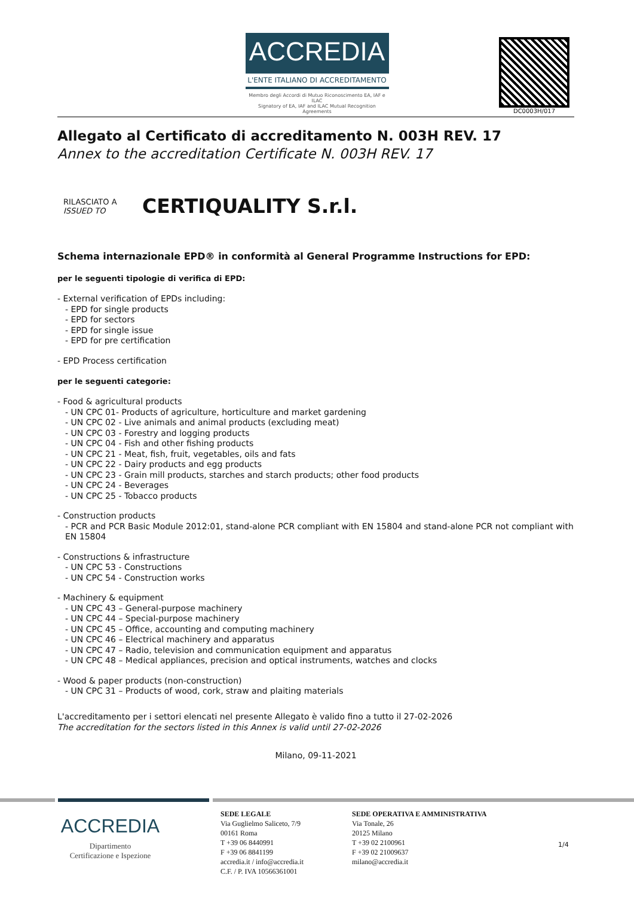ACCREDIA
L'ENTE ITALIANO DI ACCREDITAMENTO
Membro degli Accordi di Mutuo Riconoscimento EA, IAF e ILAC
Signatory of EA, IAF and ILAC Mutual Recognition Agreements
DC0003H/017
Allegato al Certificato di accreditamento N. 003H REV. 17
Annex to the accreditation Certificate N. 003H REV. 17
RILASCIATO A
ISSUED TO
CERTIQUALITY S.r.l.
Schema internazionale EPD® in conformità al General Programme Instructions for EPD:
per le seguenti tipologie di verifica di EPD:
- External verification of EPDs including:
- EPD for single products
- EPD for sectors
- EPD for single issue
- EPD for pre certification
- EPD Process certification
per le seguenti categorie:
- Food & agricultural products
- UN CPC 01- Products of agriculture, horticulture and market gardening
- UN CPC 02 - Live animals and animal products (excluding meat)
- UN CPC 03 - Forestry and logging products
- UN CPC 04 - Fish and other fishing products
- UN CPC 21 - Meat, fish, fruit, vegetables, oils and fats
- UN CPC 22 - Dairy products and egg products
- UN CPC 23 - Grain mill products, starches and starch products; other food products
- UN CPC 24 - Beverages
- UN CPC 25 - Tobacco products
- Construction products
- PCR and PCR Basic Module 2012:01, stand-alone PCR compliant with EN 15804 and stand-alone PCR not compliant with EN 15804
- Constructions & infrastructure
- UN CPC 53 - Constructions
- UN CPC 54 - Construction works
- Machinery & equipment
- UN CPC 43 – General-purpose machinery
- UN CPC 44 – Special-purpose machinery
- UN CPC 45 – Office, accounting and computing machinery
- UN CPC 46 – Electrical machinery and apparatus
- UN CPC 47 – Radio, television and communication equipment and apparatus
- UN CPC 48 – Medical appliances, precision and optical instruments, watches and clocks
- Wood & paper products (non-construction)
- UN CPC 31 – Products of wood, cork, straw and plaiting materials
L'accreditamento per i settori elencati nel presente Allegato è valido fino a tutto il 27-02-2026
The accreditation for the sectors listed in this Annex is valid until 27-02-2026
Milano, 09-11-2021
ACCREDIA
Dipartimento
Certificazione e Ispezione
SEDE LEGALE
Via Guglielmo Saliceto, 7/9
00161 Roma
T +39 06 8440991
F +39 06 8841199
accredia.it / info@accredia.it
C.F. / P. IVA 10566361001
SEDE OPERATIVA E AMMINISTRATIVA
Via Tonale, 26
20125 Milano
T +39 02 2100961
F +39 02 21009637
milano@accredia.it
1/4